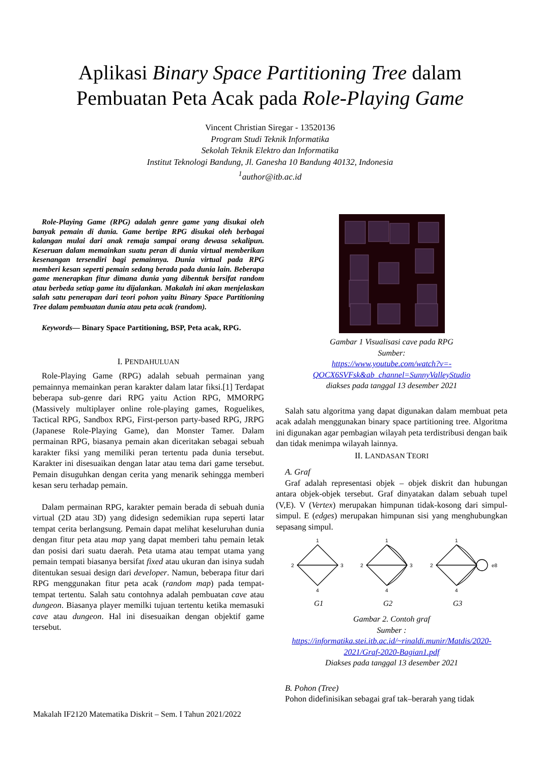Aplikasi Binary Space Partitioning Tree dalam
Pembuatan Peta Acak pada Role-Playing Game
Vincent Christian Siregar - 13520136
Program Studi Teknik Informatika
Sekolah Teknik Elektro dan Informatika
Institut Teknologi Bandung, Jl. Ganesha 10 Bandung 40132, Indonesia
<sup>1</sup> author@itb.ac.id
Role-Playing Game (RPG) adalah genre game yang disukai oleh banyak pemain di dunia. Game bertipe RPG disukai oleh berbagai kalangan mulai dari anak remaja sampai orang dewasa sekalipun. Keseruan dalam memainkan suatu peran di dunia virtual memberikan kesenangan tersendiri bagi pemainnya. Dunia virtual pada RPG memberi kesan seperti pemain sedang berada pada dunia lain. Beberapa game menerapkan fitur dimana dunia yang dibentuk bersifat random atau berbeda setiap game itu dijalankan. Makalah ini akan menjelaskan salah satu penerapan dari teori pohon yaitu Binary Space Partitioning Tree dalam pembuatan dunia atau peta acak (random).
Keywords— Binary Space Partitioning, BSP, Peta acak, RPG.
I. PENDAHULUAN
Role-Playing Game (RPG) adalah sebuah permainan yang pemainnya memainkan peran karakter dalam latar fiksi.[1] Terdapat beberapa sub-genre dari RPG yaitu Action RPG, MMORPG (Massively multiplayer online role-playing games, Roguelikes, Tactical RPG, Sandbox RPG, First-person party-based RPG, JRPG (Japanese Role-Playing Game), dan Monster Tamer. Dalam permainan RPG, biasanya pemain akan diceritakan sebagai sebuah karakter fiksi yang memiliki peran tertentu pada dunia tersebut. Karakter ini disesuaikan dengan latar atau tema dari game tersebut. Pemain disuguhkan dengan cerita yang menarik sehingga memberi kesan seru terhadap pemain.
Dalam permainan RPG, karakter pemain berada di sebuah dunia virtual (2D atau 3D) yang didesign sedemikian rupa seperti latar tempat cerita berlangsung. Pemain dapat melihat keseluruhan dunia dengan fitur peta atau map yang dapat memberi tahu pemain letak dan posisi dari suatu daerah. Peta utama atau tempat utama yang pemain tempati biasanya bersifat fixed atau ukuran dan isinya sudah ditentukan sesuai design dari developer. Namun, beberapa fitur dari RPG menggunakan fitur peta acak (random map) pada tempat-tempat tertentu. Salah satu contohnya adalah pembuatan cave atau dungeon. Biasanya player memilki tujuan tertentu ketika memasuki cave atau dungeon. Hal ini disesuaikan dengan objektif game tersebut.
Gambar 1 Visualisasi cave pada RPG
Sumber:
https://www.youtube.com/watch?v=-QOCX6SVFsk&ab_channel=SunnyValleyStudio
diakses pada tanggal 13 desember 2021
Salah satu algoritma yang dapat digunakan dalam membuat peta acak adalah menggunakan binary space partitioning tree. Algoritma ini digunakan agar pembagian wilayah peta terdistribusi dengan baik dan tidak menimpa wilayah lainnya.
II. LANDASAN TEORI
A. Graf
Graf adalah representasi objek – objek diskrit dan hubungan antara objek-objek tersebut. Graf dinyatakan dalam sebuah tupel (V,E). V (Vertex) merupakan himpunan tidak-kosong dari simpul-simpul. E (edges) merupakan himpunan sisi yang menghubungkan sepasang simpul.
1
2
3
4
1
2
3
4
1
2
4
e8
G1
G2
G3
Gambar 2. Contoh graf
Sumber :
https://informatika.stei.itb.ac.id/~rinaldi.munir/Matdis/2020-2021/Graf-2020-Bagian1.pdf
Diakses pada tanggal 13 desember 2021
B. Pohon (Tree)
Pohon didefinisikan sebagai graf tak–berarah yang tidak
Makalah IF2120 Matematika Diskrit – Sem. I Tahun 2021/2022